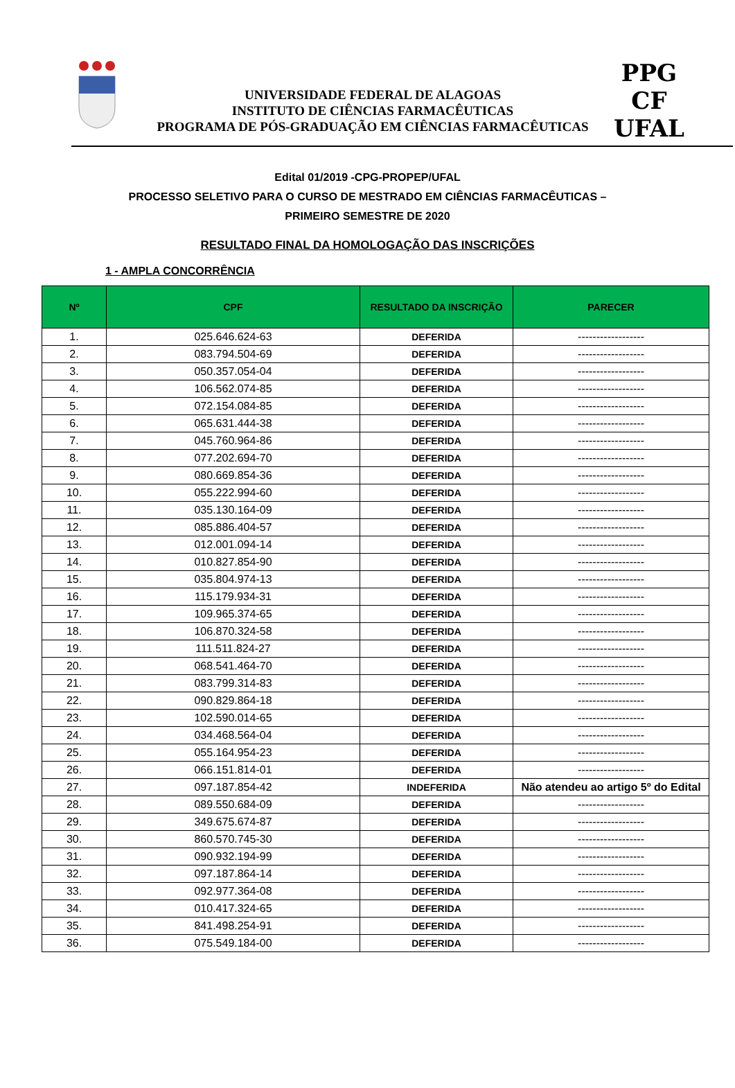UNIVERSIDADE FEDERAL DE ALAGOAS
INSTITUTO DE CIÊNCIAS FARMACÊUTICAS
PROGRAMA DE PÓS-GRADUAÇÃO EM CIÊNCIAS FARMACÊUTICAS
PPG
CF
UFAL
Edital 01/2019 -CPG-PROPEP/UFAL
PROCESSO SELETIVO PARA O CURSO DE MESTRADO EM CIÊNCIAS FARMACÊUTICAS –
PRIMEIRO SEMESTRE DE 2020
RESULTADO FINAL DA HOMOLOGAÇÃO DAS INSCRIÇÕES
1 - AMPLA CONCORRÊNCIA
| Nº | CPF | RESULTADO DA INSCRIÇÃO | PARECER |
| --- | --- | --- | --- |
| 1. | 025.646.624-63 | DEFERIDA | ------------------ |
| 2. | 083.794.504-69 | DEFERIDA | ------------------ |
| 3. | 050.357.054-04 | DEFERIDA | ------------------ |
| 4. | 106.562.074-85 | DEFERIDA | ------------------ |
| 5. | 072.154.084-85 | DEFERIDA | ------------------ |
| 6. | 065.631.444-38 | DEFERIDA | ------------------ |
| 7. | 045.760.964-86 | DEFERIDA | ------------------ |
| 8. | 077.202.694-70 | DEFERIDA | ------------------ |
| 9. | 080.669.854-36 | DEFERIDA | ------------------ |
| 10. | 055.222.994-60 | DEFERIDA | ------------------ |
| 11. | 035.130.164-09 | DEFERIDA | ------------------ |
| 12. | 085.886.404-57 | DEFERIDA | ------------------ |
| 13. | 012.001.094-14 | DEFERIDA | ------------------ |
| 14. | 010.827.854-90 | DEFERIDA | ------------------ |
| 15. | 035.804.974-13 | DEFERIDA | ------------------ |
| 16. | 115.179.934-31 | DEFERIDA | ------------------ |
| 17. | 109.965.374-65 | DEFERIDA | ------------------ |
| 18. | 106.870.324-58 | DEFERIDA | ------------------ |
| 19. | 111.511.824-27 | DEFERIDA | ------------------ |
| 20. | 068.541.464-70 | DEFERIDA | ------------------ |
| 21. | 083.799.314-83 | DEFERIDA | ------------------ |
| 22. | 090.829.864-18 | DEFERIDA | ------------------ |
| 23. | 102.590.014-65 | DEFERIDA | ------------------ |
| 24. | 034.468.564-04 | DEFERIDA | ------------------ |
| 25. | 055.164.954-23 | DEFERIDA | ------------------ |
| 26. | 066.151.814-01 | DEFERIDA | ------------------ |
| 27. | 097.187.854-42 | INDEFERIDA | Não atendeu ao artigo 5º do Edital |
| 28. | 089.550.684-09 | DEFERIDA | ------------------ |
| 29. | 349.675.674-87 | DEFERIDA | ------------------ |
| 30. | 860.570.745-30 | DEFERIDA | ------------------ |
| 31. | 090.932.194-99 | DEFERIDA | ------------------ |
| 32. | 097.187.864-14 | DEFERIDA | ------------------ |
| 33. | 092.977.364-08 | DEFERIDA | ------------------ |
| 34. | 010.417.324-65 | DEFERIDA | ------------------ |
| 35. | 841.498.254-91 | DEFERIDA | ------------------ |
| 36. | 075.549.184-00 | DEFERIDA | ------------------ |